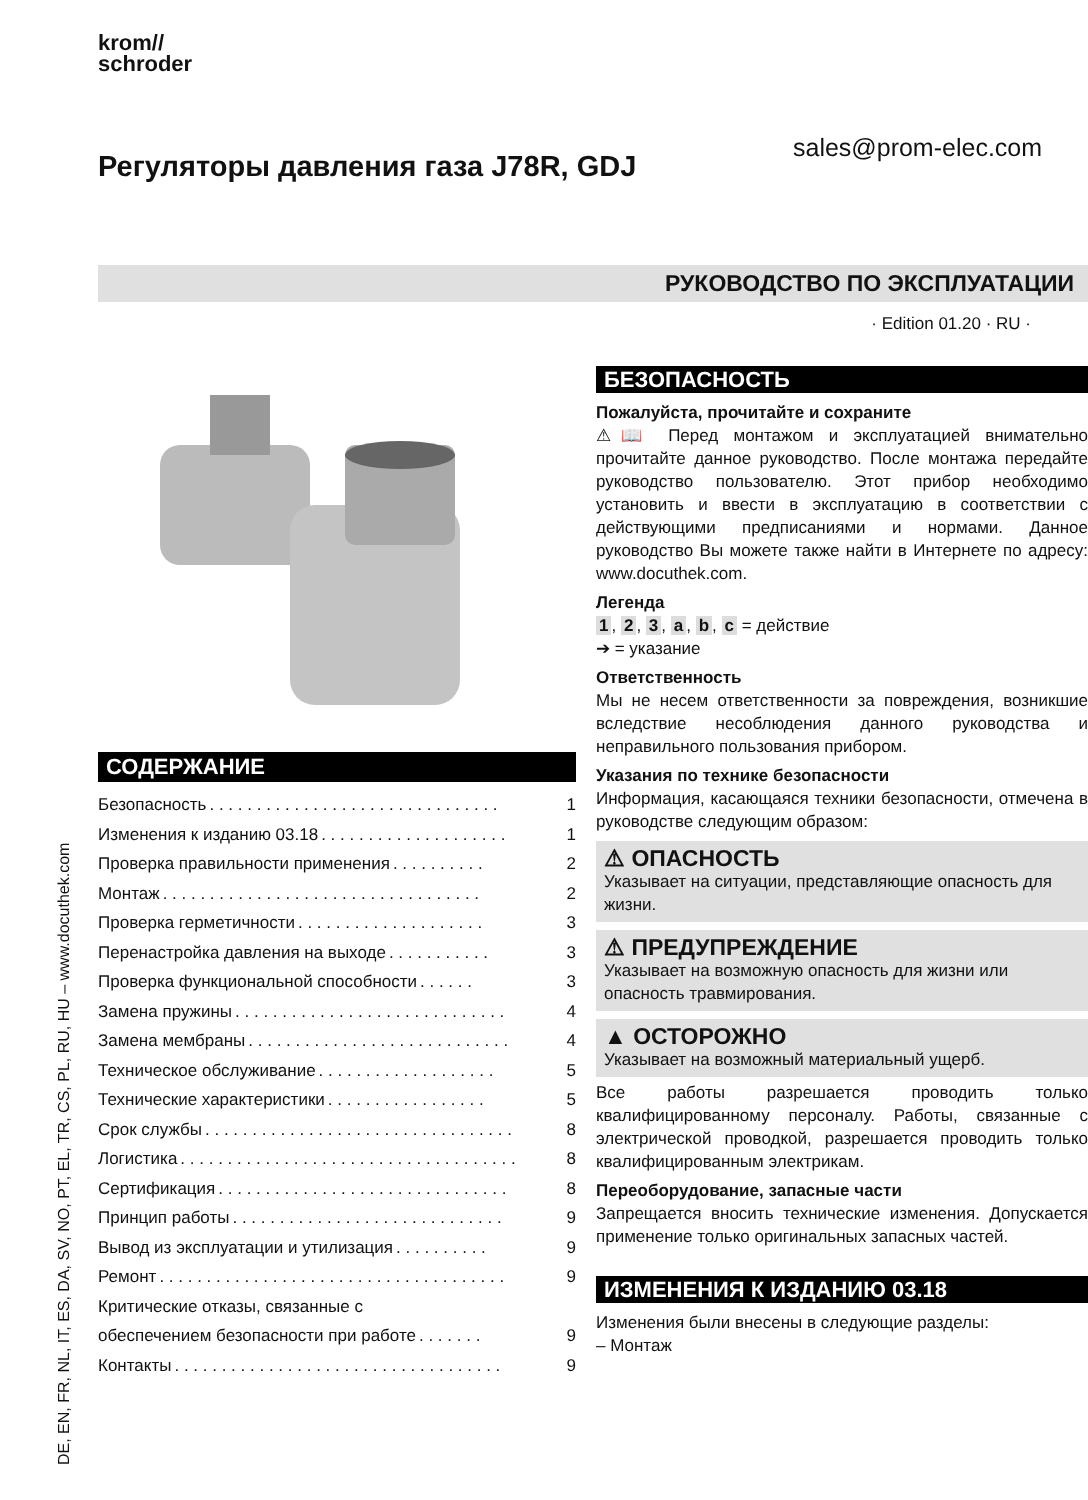krom//
schroder
sales@prom-elec.com
Регуляторы давления газа J78R, GDJ
РУКОВОДСТВО ПО ЭКСПЛУАТАЦИИ
· Edition 01.20 · RU ·
DE, EN, FR, NL, IT, ES, DA, SV, NO, PT, EL, TR, CS, PL, RU, HU – www.docuthek.com
СОДЕРЖАНИЕ
Безопасность. . . . . . . . . . . . . . . . . . . . . . . . . . . . . . . 1
Изменения к изданию 03.18. . . . . . . . . . . . . . . . . . . . 1
Проверка правильности применения. . . . . . . . . . 2
Монтаж. . . . . . . . . . . . . . . . . . . . . . . . . . . . . . . . . . 2
Проверка герметичности. . . . . . . . . . . . . . . . . . . . 3
Перенастройка давления на выходе. . . . . . . . . . . 3
Проверка функциональной способности. . . . . . 3
Замена пружины. . . . . . . . . . . . . . . . . . . . . . . . . . . . . 4
Замена мембраны. . . . . . . . . . . . . . . . . . . . . . . . . . . . 4
Техническое обслуживание. . . . . . . . . . . . . . . . . . . 5
Технические характеристики. . . . . . . . . . . . . . . . . 5
Срок службы. . . . . . . . . . . . . . . . . . . . . . . . . . . . . . . . . 8
Логистика. . . . . . . . . . . . . . . . . . . . . . . . . . . . . . . . . . . . 8
Сертификация. . . . . . . . . . . . . . . . . . . . . . . . . . . . . . . 8
Принцип работы. . . . . . . . . . . . . . . . . . . . . . . . . . . . . 9
Вывод из эксплуатации и утилизация. . . . . . . . . . 9
Ремонт. . . . . . . . . . . . . . . . . . . . . . . . . . . . . . . . . . . . . 9
Критические отказы, связанные с
обеспечением безопасности при работе. . . . . . . 9
Контакты. . . . . . . . . . . . . . . . . . . . . . . . . . . . . . . . . . . 9
БЕЗОПАСНОСТЬ
Пожалуйста, прочитайте и сохраните
⚠📖 Перед монтажом и эксплуатацией внимательно прочитайте данное руководство. После монтажа передайте руководство пользователю. Этот прибор необходимо установить и ввести в эксплуатацию в соответствии с действующими предписаниями и нормами. Данное руководство Вы можете также найти в Интернете по адресу: www.docuthek.com.
Легенда
1, 2, 3, a, b, c = действие
➔ = указание
Ответственность
Мы не несем ответственности за повреждения, возникшие вследствие несоблюдения данного руководства и неправильного пользования прибором.
Указания по технике безопасности
Информация, касающаяся техники безопасности, отмечена в руководстве следующим образом:
⚠ ОПАСНОСТЬ
Указывает на ситуации, представляющие опасность для жизни.
⚠ ПРЕДУПРЕЖДЕНИЕ
Указывает на возможную опасность для жизни или опасность травмирования.
▲ ОСТОРОЖНО
Указывает на возможный материальный ущерб.
Все работы разрешается проводить только квалифицированному персоналу. Работы, связанные с электрической проводкой, разрешается проводить только квалифицированным электрикам.
Переоборудование, запасные части
Запрещается вносить технические изменения. Допускается применение только оригинальных запасных частей.
ИЗМЕНЕНИЯ К ИЗДАНИЮ 03.18
Изменения были внесены в следующие разделы:
– Монтаж